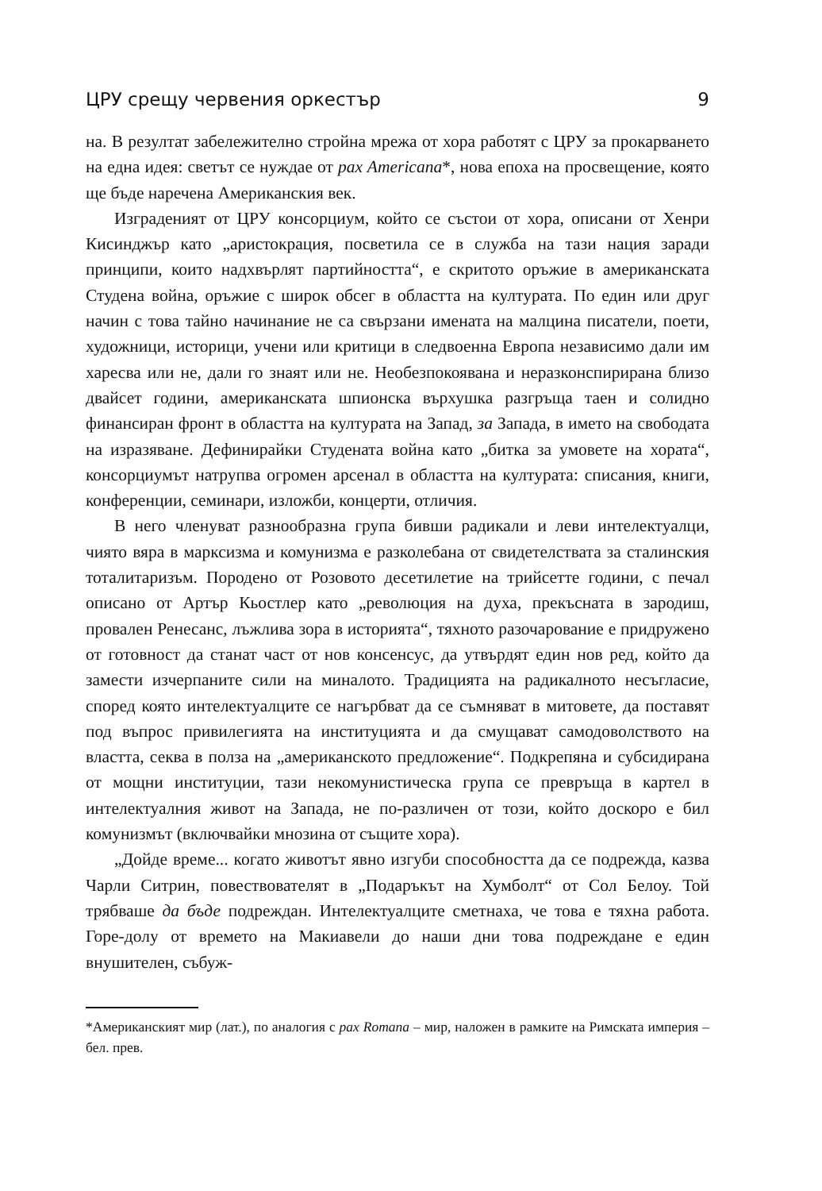ЦРУ срещу червения оркестър 9
на. В резултат забележително стройна мрежа от хора работят с ЦРУ за прокарването на една идея: светът се нуждае от pax Americana*, нова епоха на просвещение, която ще бъде наречена Американския век.
Изграденият от ЦРУ консорциум, който се състои от хора, описани от Хенри Кисинджър като „аристокрация, посветила се в служба на тази нация заради принципи, които надхвърлят партийността“, е скритото оръжие в американската Студена война, оръжие с широк обсег в областта на културата. По един или друг начин с това тайно начинание не са свързани имената на малцина писатели, поети, художници, историци, учени или критици в следвоенна Европа независимо дали им харесва или не, дали го знаят или не. Необезпокоявана и неразконспирирана близо двайсет години, американската шпионска върхушка разгръща таен и солидно финансиран фронт в областта на културата на Запад, за Запада, в името на свободата на изразяване. Дефинирайки Студената война като „битка за умовете на хората“, консорциумът натрупва огромен арсенал в областта на културата: списания, книги, конференции, семинари, изложби, концерти, отличия.
В него членуват разнообразна група бивши радикали и леви интелектуалци, чиято вяра в марксизма и комунизма е разколебана от свидетелствата за сталинския тоталитаризъм. Породено от Розовото десетилетие на трийсетте години, с печал описано от Артър Кьостлер като „революция на духа, прекъсната в зародиш, провален Ренесанс, лъжлива зора в историята“, тяхното разочарование е придружено от готовност да станат част от нов консенсус, да утвърдят един нов ред, който да замести изчерпаните сили на миналото. Традицията на радикалното несъгласие, според която интелектуалците се нагърбват да се съмняват в митовете, да поставят под въпрос привилегията на институцията и да смущават самодоволството на властта, секва в полза на „американското предложение“. Подкрепяна и субсидирана от мощни институции, тази некомунистическа група се превръща в картел в интелектуалния живот на Запада, не по-различен от този, който доскоро е бил комунизмът (включвайки мнозина от същите хора).
„Дойде време... когато животът явно изгуби способността да се подрежда, казва Чарли Ситрин, повествователят в „Подаръкът на Хумболт“ от Сол Белоу. Той трябваше да бъде подреждан. Интелектуалците сметнаха, че това е тяхна работа. Горе-долу от времето на Макиавели до наши дни това подреждане е един внушителен, събуж-
*Американският мир (лат.), по аналогия с pax Romana – мир, наложен в рамките на Римската империя – бел. прев.